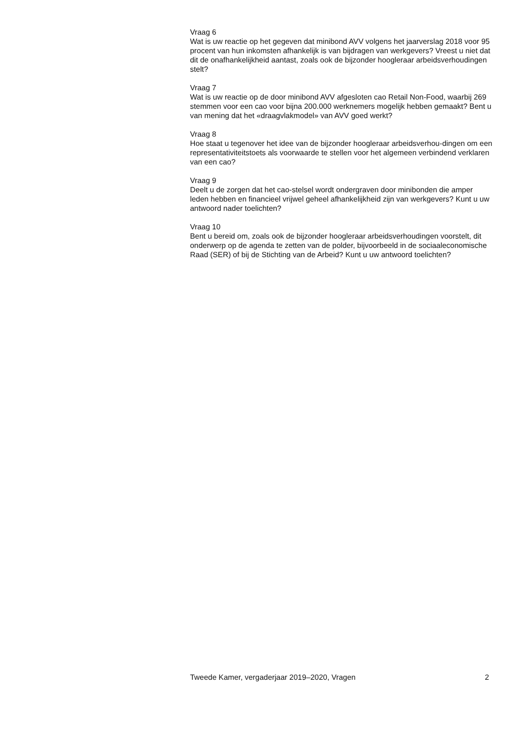Vraag 6
Wat is uw reactie op het gegeven dat minibond AVV volgens het jaarverslag 2018 voor 95 procent van hun inkomsten afhankelijk is van bijdragen van werkgevers? Vreest u niet dat dit de onafhankelijkheid aantast, zoals ook de bijzonder hoogleraar arbeidsverhoudingen stelt?
Vraag 7
Wat is uw reactie op de door minibond AVV afgesloten cao Retail Non-Food, waarbij 269 stemmen voor een cao voor bijna 200.000 werknemers mogelijk hebben gemaakt? Bent u van mening dat het «draagvlakmodel» van AVV goed werkt?
Vraag 8
Hoe staat u tegenover het idee van de bijzonder hoogleraar arbeidsverhou-dingen om een representativiteitstoets als voorwaarde te stellen voor het algemeen verbindend verklaren van een cao?
Vraag 9
Deelt u de zorgen dat het cao-stelsel wordt ondergraven door minibonden die amper leden hebben en financieel vrijwel geheel afhankelijkheid zijn van werkgevers? Kunt u uw antwoord nader toelichten?
Vraag 10
Bent u bereid om, zoals ook de bijzonder hoogleraar arbeidsverhoudingen voorstelt, dit onderwerp op de agenda te zetten van de polder, bijvoorbeeld in de sociaaleconomische Raad (SER) of bij de Stichting van de Arbeid? Kunt u uw antwoord toelichten?
Tweede Kamer, vergaderjaar 2019–2020, Vragen 2